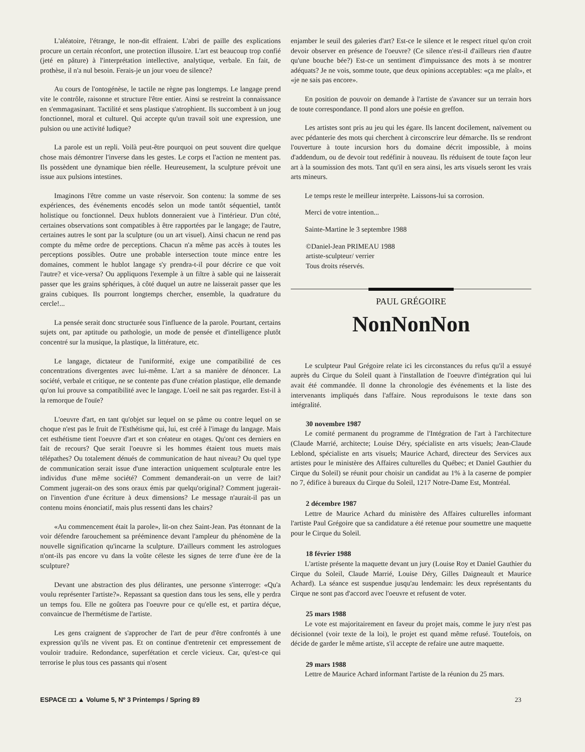L'aléatoire, l'étrange, le non-dit effraient. L'abri de paille des explications procure un certain réconfort, une protection illusoire. L'art est beaucoup trop confié (jeté en pâture) à l'interprétation intellective, analytique, verbale. En fait, de prothèse, il n'a nul besoin. Ferais-je un jour voeu de silence?
Au cours de l'ontogénèse, le tactile ne règne pas longtemps. Le langage prend vite le contrôle, raisonne et structure l'être entier. Ainsi se restreint la connaissance en s'emmagasinant. Tactilité et sens plastique s'atrophient. Ils succombent à un joug fonctionnel, moral et culturel. Qui accepte qu'un travail soit une expression, une pulsion ou une activité ludique?
La parole est un repli. Voilà peut-être pourquoi on peut souvent dire quelque chose mais démontrer l'inverse dans les gestes. Le corps et l'action ne mentent pas. Ils possèdent une dynamique bien réelle. Heureusement, la sculpture prévoit une issue aux pulsions intestines.
Imaginons l'être comme un vaste réservoir. Son contenu: la somme de ses expériences, des événements encodés selon un mode tantôt séquentiel, tantôt holistique ou fonctionnel. Deux hublots donneraient vue à l'intérieur. D'un côté, certaines observations sont compatibles à être rapportées par le langage; de l'autre, certaines autres le sont par la sculpture (ou un art visuel). Ainsi chacun ne rend pas compte du même ordre de perceptions. Chacun n'a même pas accès à toutes les perceptions possibles. Outre une probable intersection toute mince entre les domaines, comment le hublot langage s'y prendra-t-il pour décrire ce que voit l'autre? et vice-versa? Ou appliquons l'exemple à un filtre à sable qui ne laisserait passer que les grains sphériques, à côté duquel un autre ne laisserait passer que les grains cubiques. Ils pourront longtemps chercher, ensemble, la quadrature du cercle!...
La pensée serait donc structurée sous l'influence de la parole. Pourtant, certains sujets ont, par aptitude ou pathologie, un mode de pensée et d'intelligence plutôt concentré sur la musique, la plastique, la littérature, etc.
Le langage, dictateur de l'uniformité, exige une compatibilité de ces concentrations divergentes avec lui-même. L'art a sa manière de dénoncer. La société, verbale et critique, ne se contente pas d'une création plastique, elle demande qu'on lui prouve sa compatibilité avec le langage. L'oeil ne sait pas regarder. Est-il à la remorque de l'ouïe?
L'oeuvre d'art, en tant qu'objet sur lequel on se pâme ou contre lequel on se choque n'est pas le fruit de l'Esthétisme qui, lui, est créé à l'image du langage. Mais cet esthétisme tient l'oeuvre d'art et son créateur en otages. Qu'ont ces derniers en fait de recours? Que serait l'oeuvre si les hommes étaient tous muets mais télépathes? Ou totalement dénués de communication de haut niveau? Ou quel type de communication serait issue d'une interaction uniquement sculpturale entre les individus d'une même société? Comment demanderait-on un verre de lait? Comment jugerait-on des sons oraux émis par quelqu'original? Comment jugerait-on l'invention d'une écriture à deux dimensions? Le message n'aurait-il pas un contenu moins énonciatif, mais plus ressenti dans les chairs?
«Au commencement était la parole», lit-on chez Saint-Jean. Pas étonnant de la voir défendre farouchement sa prééminence devant l'ampleur du phénomène de la nouvelle signification qu'incarne la sculpture. D'ailleurs comment les astrologues n'ont-ils pas encore vu dans la voûte céleste les signes de terre d'une ère de la sculpture?
Devant une abstraction des plus délirantes, une personne s'interroge: «Qu'a voulu représenter l'artiste?». Repassant sa question dans tous les sens, elle y perdra un temps fou. Elle ne goûtera pas l'oeuvre pour ce qu'elle est, et partira déçue, convaincue de l'hermétisme de l'artiste.
Les gens craignent de s'approcher de l'art de peur d'être confrontés à une expression qu'ils ne vivent pas. Et on continue d'entretenir cet empressement de vouloir traduire. Redondance, superfétation et cercle vicieux. Car, qu'est-ce qui terrorise le plus tous ces passants qui n'osent
enjamber le seuil des galeries d'art? Est-ce le silence et le respect rituel qu'on croit devoir observer en présence de l'oeuvre? (Ce silence n'est-il d'ailleurs rien d'autre qu'une bouche bée?) Est-ce un sentiment d'impuissance des mots à se montrer adéquats? Je ne vois, somme toute, que deux opinions acceptables: «ça me plaît», et «je ne sais pas encore».
En position de pouvoir on demande à l'artiste de s'avancer sur un terrain hors de toute correspondance. Il pond alors une poésie en greffon.
Les artistes sont pris au jeu qui les égare. Ils lancent docilement, naïvement ou avec pédanterie des mots qui cherchent à circonscrire leur démarche. Ils se rendront l'ouverture à toute incursion hors du domaine décrit impossible, à moins d'addendum, ou de devoir tout redéfinir à nouveau. Ils réduisent de toute façon leur art à la soumission des mots. Tant qu'il en sera ainsi, les arts visuels seront les vrais arts mineurs.
Le temps reste le meilleur interprète. Laissons-lui sa corrosion.
Merci de votre intention...
Sainte-Martine le 3 septembre 1988
©Daniel-Jean PRIMEAU 1988
artiste-sculpteur/ verrier
Tous droits réservés.
PAUL GRÉGOIRE
NonNonNon
Le sculpteur Paul Grégoire relate ici les circonstances du refus qu'il a essuyé auprès du Cirque du Soleil quant à l'installation de l'oeuvre d'intégration qui lui avait été commandée. Il donne la chronologie des événements et la liste des intervenants impliqués dans l'affaire. Nous reproduisons le texte dans son intégralité.
30 novembre 1987
Le comité permanent du programme de l'Intégration de l'art à l'architecture (Claude Marrié, architecte; Louise Déry, spécialiste en arts visuels; Jean-Claude Leblond, spécialiste en arts visuels; Maurice Achard, directeur des Services aux artistes pour le ministère des Affaires culturelles du Québec; et Daniel Gauthier du Cirque du Soleil) se réunit pour choisir un candidat au 1% à la caserne de pompier no 7, édifice à bureaux du Cirque du Soleil, 1217 Notre-Dame Est, Montréal.
2 décembre 1987
Lettre de Maurice Achard du ministère des Affaires culturelles informant l'artiste Paul Grégoire que sa candidature a été retenue pour soumettre une maquette pour le Cirque du Soleil.
18 février 1988
L'artiste présente la maquette devant un jury (Louise Roy et Daniel Gauthier du Cirque du Soleil, Claude Marrié, Louise Déry, Gilles Daigneault et Maurice Achard). La séance est suspendue jusqu'au lendemain: les deux représentants du Cirque ne sont pas d'accord avec l'oeuvre et refusent de voter.
25 mars 1988
Le vote est majoritairement en faveur du projet mais, comme le jury n'est pas décisionnel (voir texte de la loi), le projet est quand même refusé. Toutefois, on décide de garder le même artiste, s'il accepte de refaire une autre maquette.
29 mars 1988
Lettre de Maurice Achard informant l'artiste de la réunion du 25 mars.
ESPACE ◘◘ ▲ Volume 5, Nº 3 Printemps / Spring 89 23